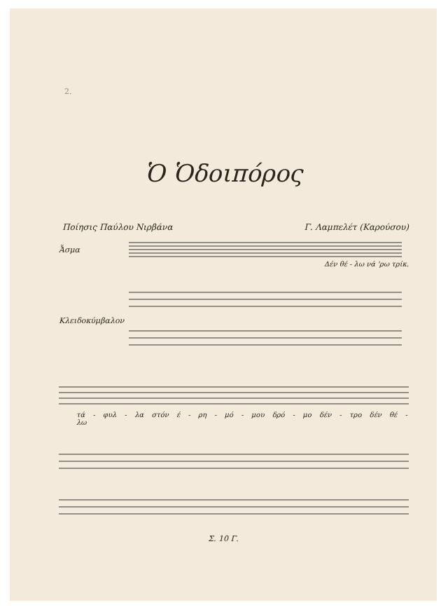2.
Ὁ Ὁδοιπόρος
Ποίησις Παύλου Νιρβάνα Γ. Λαμπελέτ (Καρούσου)
Ἆσμα
Δέν θέ - λω νά 'ρω τρίκ.
Κλειδοκύμβαλον
τά - φυλ - λα στόν έ - ρη - μό - μου δρό - μο δέν - τρο δέν θέ - λω
Σ. 10 Γ.